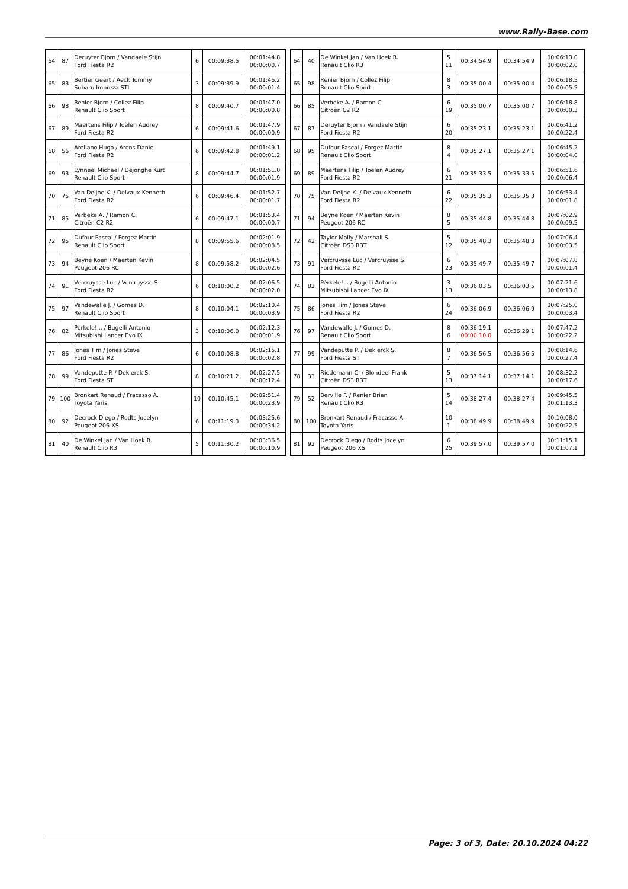www.Rally-Base.com
| 64 | 87 | Deruyter Bjorn / Vandaele Stijn Ford Fiesta R2 | 6 | 00:09:38.5 | 00:01:44.8 00:00:00.7 |
| 65 | 83 | Bertier Geert / Aeck Tommy Subaru Impreza STI | 3 | 00:09:39.9 | 00:01:46.2 00:00:01.4 |
| 66 | 98 | Renier Bjorn / Collez Filip Renault Clio Sport | 8 | 00:09:40.7 | 00:01:47.0 00:00:00.8 |
| 67 | 89 | Maertens Filip / Toëlen Audrey Ford Fiesta R2 | 6 | 00:09:41.6 | 00:01:47.9 00:00:00.9 |
| 68 | 56 | Arellano Hugo / Arens Daniel Ford Fiesta R2 | 6 | 00:09:42.8 | 00:01:49.1 00:00:01.2 |
| 69 | 93 | Lynneel Michael / Dejonghe Kurt Renault Clio Sport | 8 | 00:09:44.7 | 00:01:51.0 00:00:01.9 |
| 70 | 75 | Van Deijne K. / Delvaux Kenneth Ford Fiesta R2 | 6 | 00:09:46.4 | 00:01:52.7 00:00:01.7 |
| 71 | 85 | Verbeke A. / Ramon C. Citroën C2 R2 | 6 | 00:09:47.1 | 00:01:53.4 00:00:00.7 |
| 72 | 95 | Dufour Pascal / Forgez Martin Renault Clio Sport | 8 | 00:09:55.6 | 00:02:01.9 00:00:08.5 |
| 73 | 94 | Beyne Koen / Maerten Kevin Peugeot 206 RC | 8 | 00:09:58.2 | 00:02:04.5 00:00:02.6 |
| 74 | 91 | Vercruysse Luc / Vercruysse S. Ford Fiesta R2 | 6 | 00:10:00.2 | 00:02:06.5 00:00:02.0 |
| 75 | 97 | Vandewalle J. / Gomes D. Renault Clio Sport | 8 | 00:10:04.1 | 00:02:10.4 00:00:03.9 |
| 76 | 82 | Pèrkele! .. / Bugelli Antonio Mitsubishi Lancer Evo IX | 3 | 00:10:06.0 | 00:02:12.3 00:00:01.9 |
| 77 | 86 | Jones Tim / Jones Steve Ford Fiesta R2 | 6 | 00:10:08.8 | 00:02:15.1 00:00:02.8 |
| 78 | 99 | Vandeputte P. / Deklerck S. Ford Fiesta ST | 8 | 00:10:21.2 | 00:02:27.5 00:00:12.4 |
| 79 | 100 | Bronkart Renaud / Fracasso A. Toyota Yaris | 10 | 00:10:45.1 | 00:02:51.4 00:00:23.9 |
| 80 | 92 | Decrock Diego / Rodts Jocelyn Peugeot 206 XS | 6 | 00:11:19.3 | 00:03:25.6 00:00:34.2 |
| 81 | 40 | De Winkel Jan / Van Hoek R. Renault Clio R3 | 5 | 00:11:30.2 | 00:03:36.5 00:00:10.9 |
| 64 | 40 | De Winkel Jan / Van Hoek R. Renault Clio R3 | 5 11 | 00:34:54.9 | 00:34:54.9 | 00:06:13.0 00:00:02.0 |
| 65 | 98 | Renier Bjorn / Collez Filip Renault Clio Sport | 8 3 | 00:35:00.4 | 00:35:00.4 | 00:06:18.5 00:00:05.5 |
| 66 | 85 | Verbeke A. / Ramon C. Citroën C2 R2 | 6 19 | 00:35:00.7 | 00:35:00.7 | 00:06:18.8 00:00:00.3 |
| 67 | 87 | Deruyter Bjorn / Vandaele Stijn Ford Fiesta R2 | 6 20 | 00:35:23.1 | 00:35:23.1 | 00:06:41.2 00:00:22.4 |
| 68 | 95 | Dufour Pascal / Forgez Martin Renault Clio Sport | 8 4 | 00:35:27.1 | 00:35:27.1 | 00:06:45.2 00:00:04.0 |
| 69 | 89 | Maertens Filip / Toëlen Audrey Ford Fiesta R2 | 6 21 | 00:35:33.5 | 00:35:33.5 | 00:06:51.6 00:00:06.4 |
| 70 | 75 | Van Deijne K. / Delvaux Kenneth Ford Fiesta R2 | 6 22 | 00:35:35.3 | 00:35:35.3 | 00:06:53.4 00:00:01.8 |
| 71 | 94 | Beyne Koen / Maerten Kevin Peugeot 206 RC | 8 5 | 00:35:44.8 | 00:35:44.8 | 00:07:02.9 00:00:09.5 |
| 72 | 42 | Taylor Molly / Marshall S. Citroën DS3 R3T | 5 12 | 00:35:48.3 | 00:35:48.3 | 00:07:06.4 00:00:03.5 |
| 73 | 91 | Vercruysse Luc / Vercruysse S. Ford Fiesta R2 | 6 23 | 00:35:49.7 | 00:35:49.7 | 00:07:07.8 00:00:01.4 |
| 74 | 82 | Pèrkele! .. / Bugelli Antonio Mitsubishi Lancer Evo IX | 3 13 | 00:36:03.5 | 00:36:03.5 | 00:07:21.6 00:00:13.8 |
| 75 | 86 | Jones Tim / Jones Steve Ford Fiesta R2 | 6 24 | 00:36:06.9 | 00:36:06.9 | 00:07:25.0 00:00:03.4 |
| 76 | 97 | Vandewalle J. / Gomes D. Renault Clio Sport | 8 6 | 00:36:19.1 00:00:10.0 | 00:36:29.1 | 00:07:47.2 00:00:22.2 |
| 77 | 99 | Vandeputte P. / Deklerck S. Ford Fiesta ST | 8 7 | 00:36:56.5 | 00:36:56.5 | 00:08:14.6 00:00:27.4 |
| 78 | 33 | Riedemann C. / Blondeel Frank Citroën DS3 R3T | 5 13 | 00:37:14.1 | 00:37:14.1 | 00:08:32.2 00:00:17.6 |
| 79 | 52 | Berville F. / Renier Brian Renault Clio R3 | 5 14 | 00:38:27.4 | 00:38:27.4 | 00:09:45.5 00:01:13.3 |
| 80 | 100 | Bronkart Renaud / Fracasso A. Toyota Yaris | 10 1 | 00:38:49.9 | 00:38:49.9 | 00:10:08.0 00:00:22.5 |
| 81 | 92 | Decrock Diego / Rodts Jocelyn Peugeot 206 XS | 6 25 | 00:39:57.0 | 00:39:57.0 | 00:11:15.1 00:01:07.1 |
Page: 3 of 3, Date: 20.10.2024 04:22